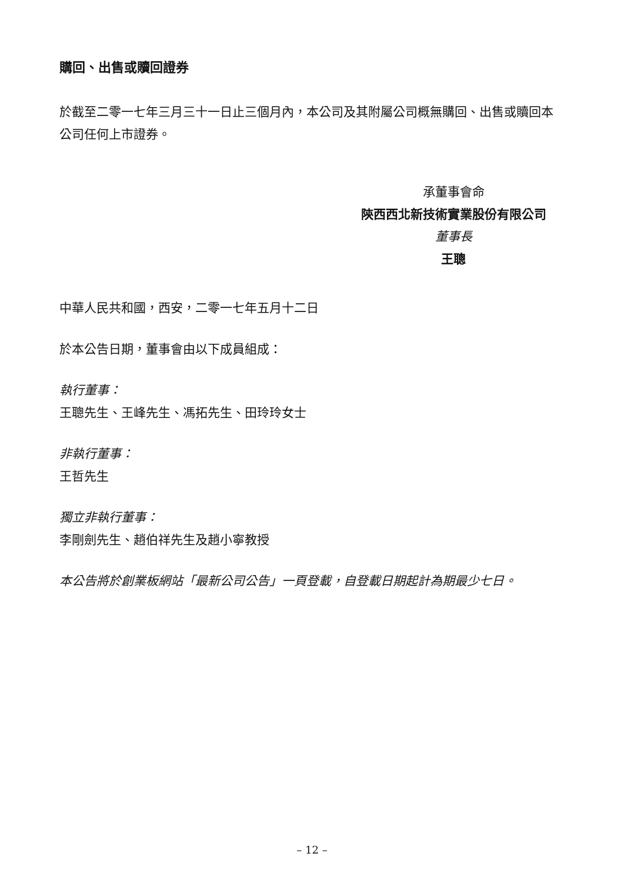購回、出售或贖回證券
於截至二零一七年三月三十一日止三個月內，本公司及其附屬公司概無購回、出售或贖回本公司任何上市證券。
承董事會命
陝西西北新技術實業股份有限公司
董事長
王聰
中華人民共和國，西安，二零一七年五月十二日
於本公告日期，董事會由以下成員組成：
執行董事：
王聰先生、王峰先生、馮拓先生、田玲玲女士
非執行董事：
王哲先生
獨立非執行董事：
李剛劍先生、趙伯祥先生及趙小寧教授
本公告將於創業板網站「最新公司公告」一頁登載，自登載日期起計為期最少七日。
– 12 –